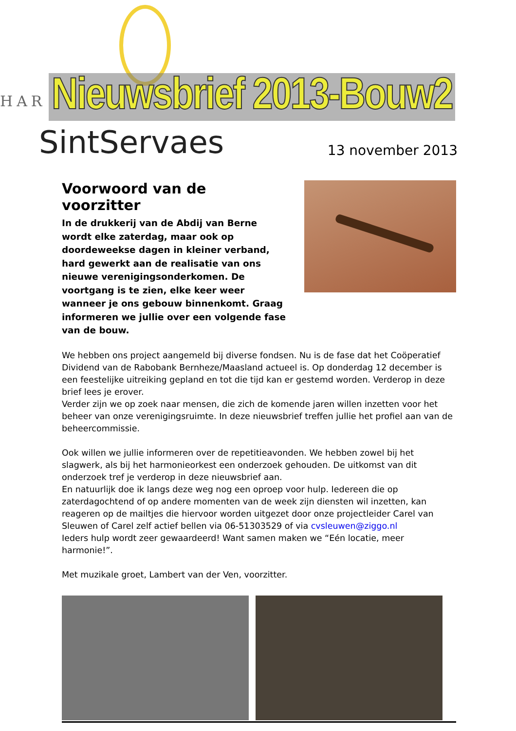HAR
SintServaes
Nieuwsbrief 2013-Bouw2
13 november 2013
Voorwoord van de voorzitter
In de drukkerij van de Abdij van Berne wordt elke zaterdag, maar ook op doordeweekse dagen in kleiner verband, hard gewerkt aan de realisatie van ons nieuwe verenigingsonderkomen. De voortgang is te zien, elke keer weer wanneer je ons gebouw binnenkomt. Graag informeren we jullie over een volgende fase van de bouw.
We hebben ons project aangemeld bij diverse fondsen. Nu is de fase dat het Coöperatief Dividend van de Rabobank Bernheze/Maasland actueel is. Op donderdag 12 december is een feestelijke uitreiking gepland en tot die tijd kan er gestemd worden. Verderop in deze brief lees je erover.
Verder zijn we op zoek naar mensen, die zich de komende jaren willen inzetten voor het beheer van onze verenigingsruimte. In deze nieuwsbrief treffen jullie het profiel aan van de beheercommissie.
Ook willen we jullie informeren over de repetitieavonden. We hebben zowel bij het slagwerk, als bij het harmonieorkest een onderzoek gehouden. De uitkomst van dit onderzoek tref je verderop in deze nieuwsbrief aan.
En natuurlijk doe ik langs deze weg nog een oproep voor hulp. Iedereen die op zaterdagochtend of op andere momenten van de week zijn diensten wil inzetten, kan reageren op de mailtjes die hiervoor worden uitgezet door onze projectleider Carel van Sleuwen of Carel zelf actief bellen via 06-51303529 of via cvsleuwen@ziggo.nl
Ieders hulp wordt zeer gewaardeerd! Want samen maken we “Eén locatie, meer harmonie!”.
Met muzikale groet, Lambert van der Ven, voorzitter.